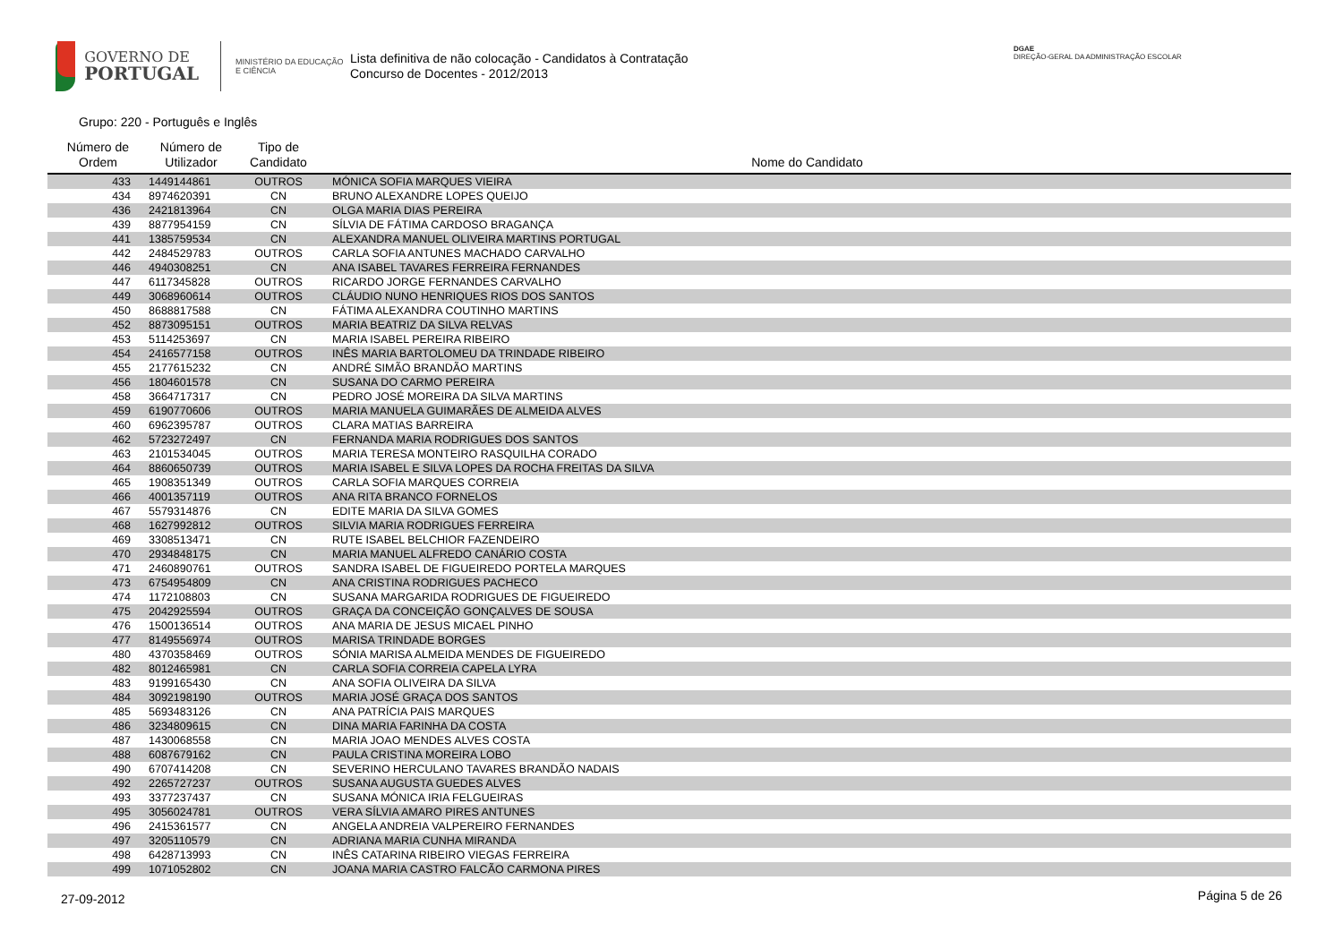GOVERNO DE
PORTUGAL
MINISTÉRIO DA EDUCAÇÃO
E CIÊNCIA
Lista definitiva de não colocação - Candidatos à Contratação
Concurso de Docentes - 2012/2013
DGAE
DIREÇÃO-GERAL DA ADMINISTRAÇÃO ESCOLAR
Grupo: 220 - Português e Inglês
| Número de Ordem | Número de Utilizador | Tipo de Candidato | Nome do Candidato |
| --- | --- | --- | --- |
| 433 | 1449144861 | OUTROS | MÓNICA SOFIA MARQUES VIEIRA |
| 434 | 8974620391 | CN | BRUNO ALEXANDRE LOPES QUEIJO |
| 436 | 2421813964 | CN | OLGA MARIA DIAS PEREIRA |
| 439 | 8877954159 | CN | SÍLVIA DE FÁTIMA CARDOSO BRAGANÇA |
| 441 | 1385759534 | CN | ALEXANDRA MANUEL OLIVEIRA MARTINS PORTUGAL |
| 442 | 2484529783 | OUTROS | CARLA SOFIA ANTUNES MACHADO CARVALHO |
| 446 | 4940308251 | CN | ANA ISABEL TAVARES FERREIRA FERNANDES |
| 447 | 6117345828 | OUTROS | RICARDO JORGE FERNANDES CARVALHO |
| 449 | 3068960614 | OUTROS | CLÁUDIO NUNO HENRIQUES RIOS DOS SANTOS |
| 450 | 8688817588 | CN | FÁTIMA ALEXANDRA COUTINHO MARTINS |
| 452 | 8873095151 | OUTROS | MARIA BEATRIZ DA SILVA RELVAS |
| 453 | 5114253697 | CN | MARIA ISABEL PEREIRA RIBEIRO |
| 454 | 2416577158 | OUTROS | INÊS MARIA BARTOLOMEU DA TRINDADE RIBEIRO |
| 455 | 2177615232 | CN | ANDRÉ SIMÃO BRANDÃO MARTINS |
| 456 | 1804601578 | CN | SUSANA DO CARMO PEREIRA |
| 458 | 3664717317 | CN | PEDRO JOSÉ MOREIRA DA SILVA MARTINS |
| 459 | 6190770606 | OUTROS | MARIA MANUELA GUIMARÃES DE ALMEIDA ALVES |
| 460 | 6962395787 | OUTROS | CLARA MATIAS BARREIRA |
| 462 | 5723272497 | CN | FERNANDA MARIA RODRIGUES DOS SANTOS |
| 463 | 2101534045 | OUTROS | MARIA TERESA MONTEIRO RASQUILHA CORADO |
| 464 | 8860650739 | OUTROS | MARIA ISABEL E SILVA LOPES DA ROCHA FREITAS DA SILVA |
| 465 | 1908351349 | OUTROS | CARLA SOFIA MARQUES CORREIA |
| 466 | 4001357119 | OUTROS | ANA RITA BRANCO FORNELOS |
| 467 | 5579314876 | CN | EDITE MARIA DA SILVA GOMES |
| 468 | 1627992812 | OUTROS | SILVIA MARIA RODRIGUES FERREIRA |
| 469 | 3308513471 | CN | RUTE ISABEL BELCHIOR FAZENDEIRO |
| 470 | 2934848175 | CN | MARIA MANUEL ALFREDO CANÁRIO COSTA |
| 471 | 2460890761 | OUTROS | SANDRA ISABEL DE FIGUEIREDO PORTELA MARQUES |
| 473 | 6754954809 | CN | ANA CRISTINA RODRIGUES PACHECO |
| 474 | 1172108803 | CN | SUSANA MARGARIDA RODRIGUES DE FIGUEIREDO |
| 475 | 2042925594 | OUTROS | GRAÇA DA CONCEIÇÃO GONÇALVES DE SOUSA |
| 476 | 1500136514 | OUTROS | ANA MARIA DE JESUS MICAEL PINHO |
| 477 | 8149556974 | OUTROS | MARISA TRINDADE BORGES |
| 480 | 4370358469 | OUTROS | SÓNIA MARISA ALMEIDA MENDES DE FIGUEIREDO |
| 482 | 8012465981 | CN | CARLA SOFIA CORREIA CAPELA LYRA |
| 483 | 9199165430 | CN | ANA SOFIA OLIVEIRA DA SILVA |
| 484 | 3092198190 | OUTROS | MARIA JOSÉ GRAÇA DOS SANTOS |
| 485 | 5693483126 | CN | ANA PATRÍCIA PAIS MARQUES |
| 486 | 3234809615 | CN | DINA MARIA FARINHA DA COSTA |
| 487 | 1430068558 | CN | MARIA JOAO MENDES ALVES COSTA |
| 488 | 6087679162 | CN | PAULA CRISTINA MOREIRA LOBO |
| 490 | 6707414208 | CN | SEVERINO HERCULANO TAVARES BRANDÃO NADAIS |
| 492 | 2265727237 | OUTROS | SUSANA AUGUSTA GUEDES ALVES |
| 493 | 3377237437 | CN | SUSANA MÓNICA IRIA FELGUEIRAS |
| 495 | 3056024781 | OUTROS | VERA SÍLVIA AMARO PIRES ANTUNES |
| 496 | 2415361577 | CN | ANGELA ANDREIA VALPEREIRO FERNANDES |
| 497 | 3205110579 | CN | ADRIANA MARIA CUNHA MIRANDA |
| 498 | 6428713993 | CN | INÊS CATARINA RIBEIRO VIEGAS FERREIRA |
| 499 | 1071052802 | CN | JOANA MARIA CASTRO FALCÃO CARMONA PIRES |
27-09-2012 Página 5 de 26